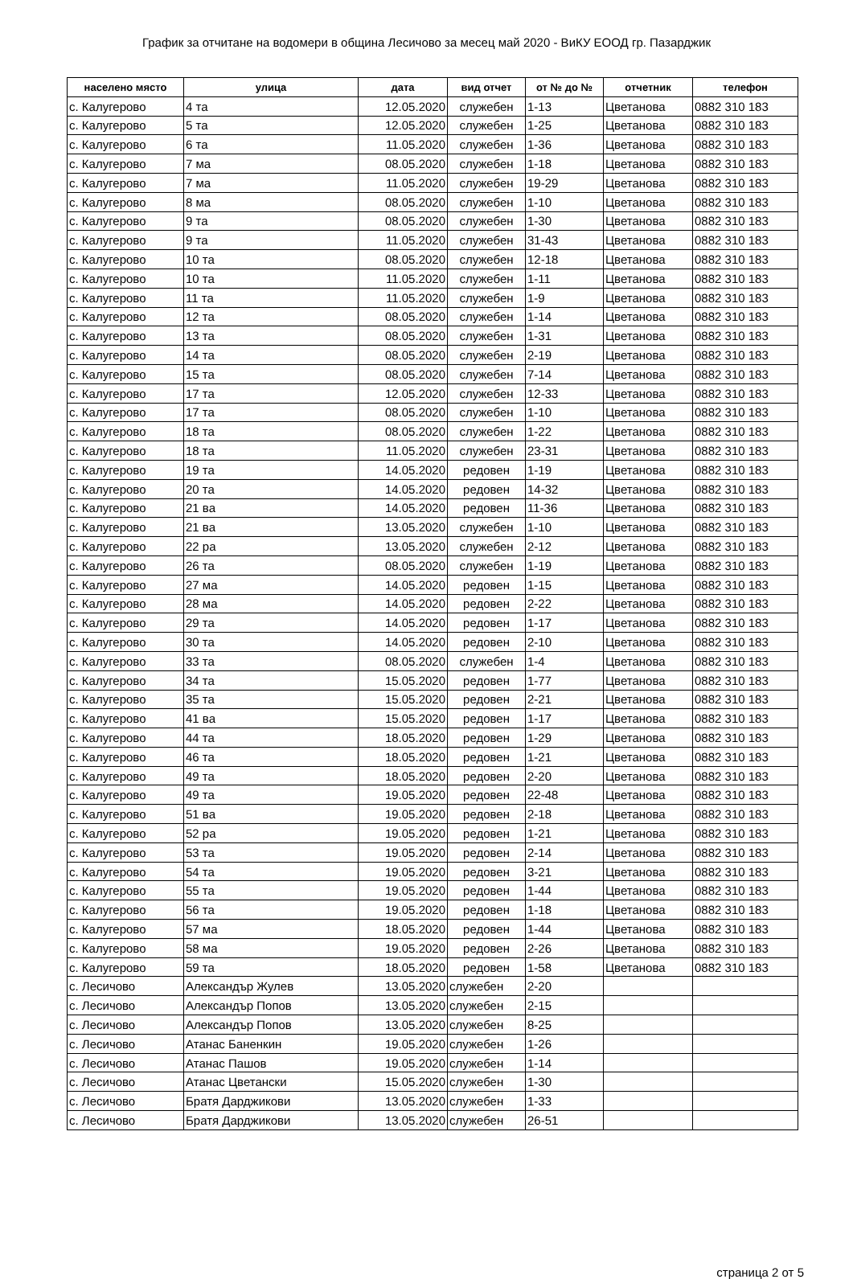График за отчитане на водомери в община Лесичово за месец май 2020 - ВиКУ ЕООД гр. Пазарджик
| населено място | улица | дата | вид отчет | от № до № | отчетник | телефон |
| --- | --- | --- | --- | --- | --- | --- |
| с. Калугерово | 4 та | 12.05.2020 | служебен | 1-13 | Цветанова | 0882 310 183 |
| с. Калугерово | 5 та | 12.05.2020 | служебен | 1-25 | Цветанова | 0882 310 183 |
| с. Калугерово | 6 та | 11.05.2020 | служебен | 1-36 | Цветанова | 0882 310 183 |
| с. Калугерово | 7 ма | 08.05.2020 | служебен | 1-18 | Цветанова | 0882 310 183 |
| с. Калугерово | 7 ма | 11.05.2020 | служебен | 19-29 | Цветанова | 0882 310 183 |
| с. Калугерово | 8 ма | 08.05.2020 | служебен | 1-10 | Цветанова | 0882 310 183 |
| с. Калугерово | 9 та | 08.05.2020 | служебен | 1-30 | Цветанова | 0882 310 183 |
| с. Калугерово | 9 та | 11.05.2020 | служебен | 31-43 | Цветанова | 0882 310 183 |
| с. Калугерово | 10 та | 08.05.2020 | служебен | 12-18 | Цветанова | 0882 310 183 |
| с. Калугерово | 10 та | 11.05.2020 | служебен | 1-11 | Цветанова | 0882 310 183 |
| с. Калугерово | 11 та | 11.05.2020 | служебен | 1-9 | Цветанова | 0882 310 183 |
| с. Калугерово | 12 та | 08.05.2020 | служебен | 1-14 | Цветанова | 0882 310 183 |
| с. Калугерово | 13 та | 08.05.2020 | служебен | 1-31 | Цветанова | 0882 310 183 |
| с. Калугерово | 14 та | 08.05.2020 | служебен | 2-19 | Цветанова | 0882 310 183 |
| с. Калугерово | 15 та | 08.05.2020 | служебен | 7-14 | Цветанова | 0882 310 183 |
| с. Калугерово | 17 та | 12.05.2020 | служебен | 12-33 | Цветанова | 0882 310 183 |
| с. Калугерово | 17 та | 08.05.2020 | служебен | 1-10 | Цветанова | 0882 310 183 |
| с. Калугерово | 18 та | 08.05.2020 | служебен | 1-22 | Цветанова | 0882 310 183 |
| с. Калугерово | 18 та | 11.05.2020 | служебен | 23-31 | Цветанова | 0882 310 183 |
| с. Калугерово | 19 та | 14.05.2020 | редовен | 1-19 | Цветанова | 0882 310 183 |
| с. Калугерово | 20 та | 14.05.2020 | редовен | 14-32 | Цветанова | 0882 310 183 |
| с. Калугерово | 21 ва | 14.05.2020 | редовен | 11-36 | Цветанова | 0882 310 183 |
| с. Калугерово | 21 ва | 13.05.2020 | служебен | 1-10 | Цветанова | 0882 310 183 |
| с. Калугерово | 22 ра | 13.05.2020 | служебен | 2-12 | Цветанова | 0882 310 183 |
| с. Калугерово | 26 та | 08.05.2020 | служебен | 1-19 | Цветанова | 0882 310 183 |
| с. Калугерово | 27 ма | 14.05.2020 | редовен | 1-15 | Цветанова | 0882 310 183 |
| с. Калугерово | 28 ма | 14.05.2020 | редовен | 2-22 | Цветанова | 0882 310 183 |
| с. Калугерово | 29 та | 14.05.2020 | редовен | 1-17 | Цветанова | 0882 310 183 |
| с. Калугерово | 30 та | 14.05.2020 | редовен | 2-10 | Цветанова | 0882 310 183 |
| с. Калугерово | 33 та | 08.05.2020 | служебен | 1-4 | Цветанова | 0882 310 183 |
| с. Калугерово | 34 та | 15.05.2020 | редовен | 1-77 | Цветанова | 0882 310 183 |
| с. Калугерово | 35 та | 15.05.2020 | редовен | 2-21 | Цветанова | 0882 310 183 |
| с. Калугерово | 41 ва | 15.05.2020 | редовен | 1-17 | Цветанова | 0882 310 183 |
| с. Калугерово | 44 та | 18.05.2020 | редовен | 1-29 | Цветанова | 0882 310 183 |
| с. Калугерово | 46 та | 18.05.2020 | редовен | 1-21 | Цветанова | 0882 310 183 |
| с. Калугерово | 49 та | 18.05.2020 | редовен | 2-20 | Цветанова | 0882 310 183 |
| с. Калугерово | 49 та | 19.05.2020 | редовен | 22-48 | Цветанова | 0882 310 183 |
| с. Калугерово | 51 ва | 19.05.2020 | редовен | 2-18 | Цветанова | 0882 310 183 |
| с. Калугерово | 52 ра | 19.05.2020 | редовен | 1-21 | Цветанова | 0882 310 183 |
| с. Калугерово | 53 та | 19.05.2020 | редовен | 2-14 | Цветанова | 0882 310 183 |
| с. Калугерово | 54 та | 19.05.2020 | редовен | 3-21 | Цветанова | 0882 310 183 |
| с. Калугерово | 55 та | 19.05.2020 | редовен | 1-44 | Цветанова | 0882 310 183 |
| с. Калугерово | 56 та | 19.05.2020 | редовен | 1-18 | Цветанова | 0882 310 183 |
| с. Калугерово | 57 ма | 18.05.2020 | редовен | 1-44 | Цветанова | 0882 310 183 |
| с. Калугерово | 58 ма | 19.05.2020 | редовен | 2-26 | Цветанова | 0882 310 183 |
| с. Калугерово | 59 та | 18.05.2020 | редовен | 1-58 | Цветанова | 0882 310 183 |
| с. Лесичово | Александър Жулев | 13.05.2020 | служебен | 2-20 | | |
| с. Лесичово | Александър Попов | 13.05.2020 | служебен | 2-15 | | |
| с. Лесичово | Александър Попов | 13.05.2020 | служебен | 8-25 | | |
| с. Лесичово | Атанас Баненкин | 19.05.2020 | служебен | 1-26 | | |
| с. Лесичово | Атанас Пашов | 19.05.2020 | служебен | 1-14 | | |
| с. Лесичово | Атанас Цветански | 15.05.2020 | служебен | 1-30 | | |
| с. Лесичово | Братя Дарджикови | 13.05.2020 | служебен | 1-33 | | |
| с. Лесичово | Братя Дарджикови | 13.05.2020 | служебен | 26-51 | | |
страница 2 от 5